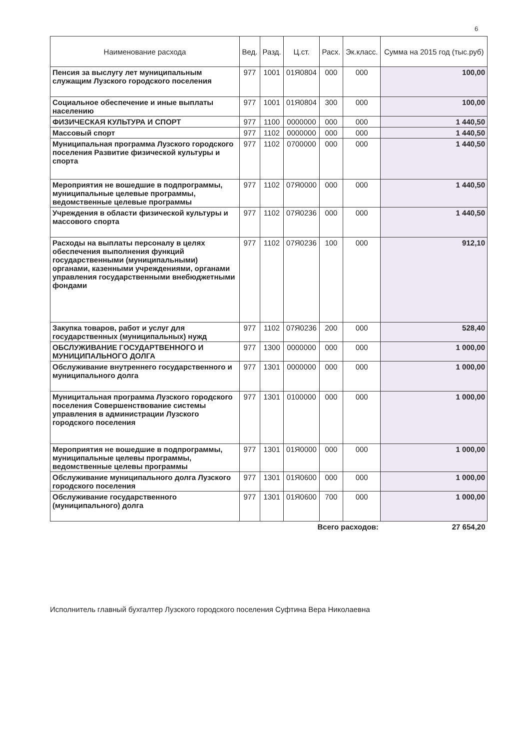6
| Наименование расхода | Вед. | Разд. | Ц.ст. | Расх. | Эк.класс. | Сумма на 2015 год (тыс.руб) |
| --- | --- | --- | --- | --- | --- | --- |
| Пенсия за выслугу лет муниципальным служащим Лузского городского поселения | 977 | 1001 | 01Я0804 | 000 | 000 | 100,00 |
| Социальное обеспечение и иные выплаты населению | 977 | 1001 | 01Я0804 | 300 | 000 | 100,00 |
| ФИЗИЧЕСКАЯ КУЛЬТУРА И СПОРТ | 977 | 1100 | 0000000 | 000 | 000 | 1 440,50 |
| Массовый спорт | 977 | 1102 | 0000000 | 000 | 000 | 1 440,50 |
| Муниципальная программа Лузского городского поселения Развитие физической культуры и спорта | 977 | 1102 | 0700000 | 000 | 000 | 1 440,50 |
| Мероприятия не вошедшие в подпрограммы, муниципальные целевые программы, ведомственные целевые программы | 977 | 1102 | 07Я0000 | 000 | 000 | 1 440,50 |
| Учреждения в области физической культуры и массового спорта | 977 | 1102 | 07Я0236 | 000 | 000 | 1 440,50 |
| Расходы на выплаты персоналу в целях обеспечения выполнения функций государственными (муниципальными) органами, казенными учреждениями, органами управления государственными внебюджетными фондами | 977 | 1102 | 07Я0236 | 100 | 000 | 912,10 |
| Закупка товаров, работ и услуг для государственных (муниципальных) нужд | 977 | 1102 | 07Я0236 | 200 | 000 | 528,40 |
| ОБСЛУЖИВАНИЕ ГОСУДАРТВЕННОГО И МУНИЦИПАЛЬНОГО ДОЛГА | 977 | 1300 | 0000000 | 000 | 000 | 1 000,00 |
| Обслуживание внутреннего государственного и муниципального долга | 977 | 1301 | 0000000 | 000 | 000 | 1 000,00 |
| Муницитальная программа Лузского городского поселения Совершенствование системы управления в администрации Лузского городского поселения | 977 | 1301 | 0100000 | 000 | 000 | 1 000,00 |
| Мероприятия не вошедшие в подпрограммы, муниципальные целевы программы, ведомственные целевы программы | 977 | 1301 | 01Я0000 | 000 | 000 | 1 000,00 |
| Обслуживание муниципального долга Лузского городского поселения | 977 | 1301 | 01Я0600 | 000 | 000 | 1 000,00 |
| Обслуживание государственного (муниципального) долга | 977 | 1301 | 01Я0600 | 700 | 000 | 1 000,00 |
| Всего расходов: | | | | | | 27 654,20 |
Исполнитель главный бухгалтер Лузского городского поселения Суфтина Вера Николаевна